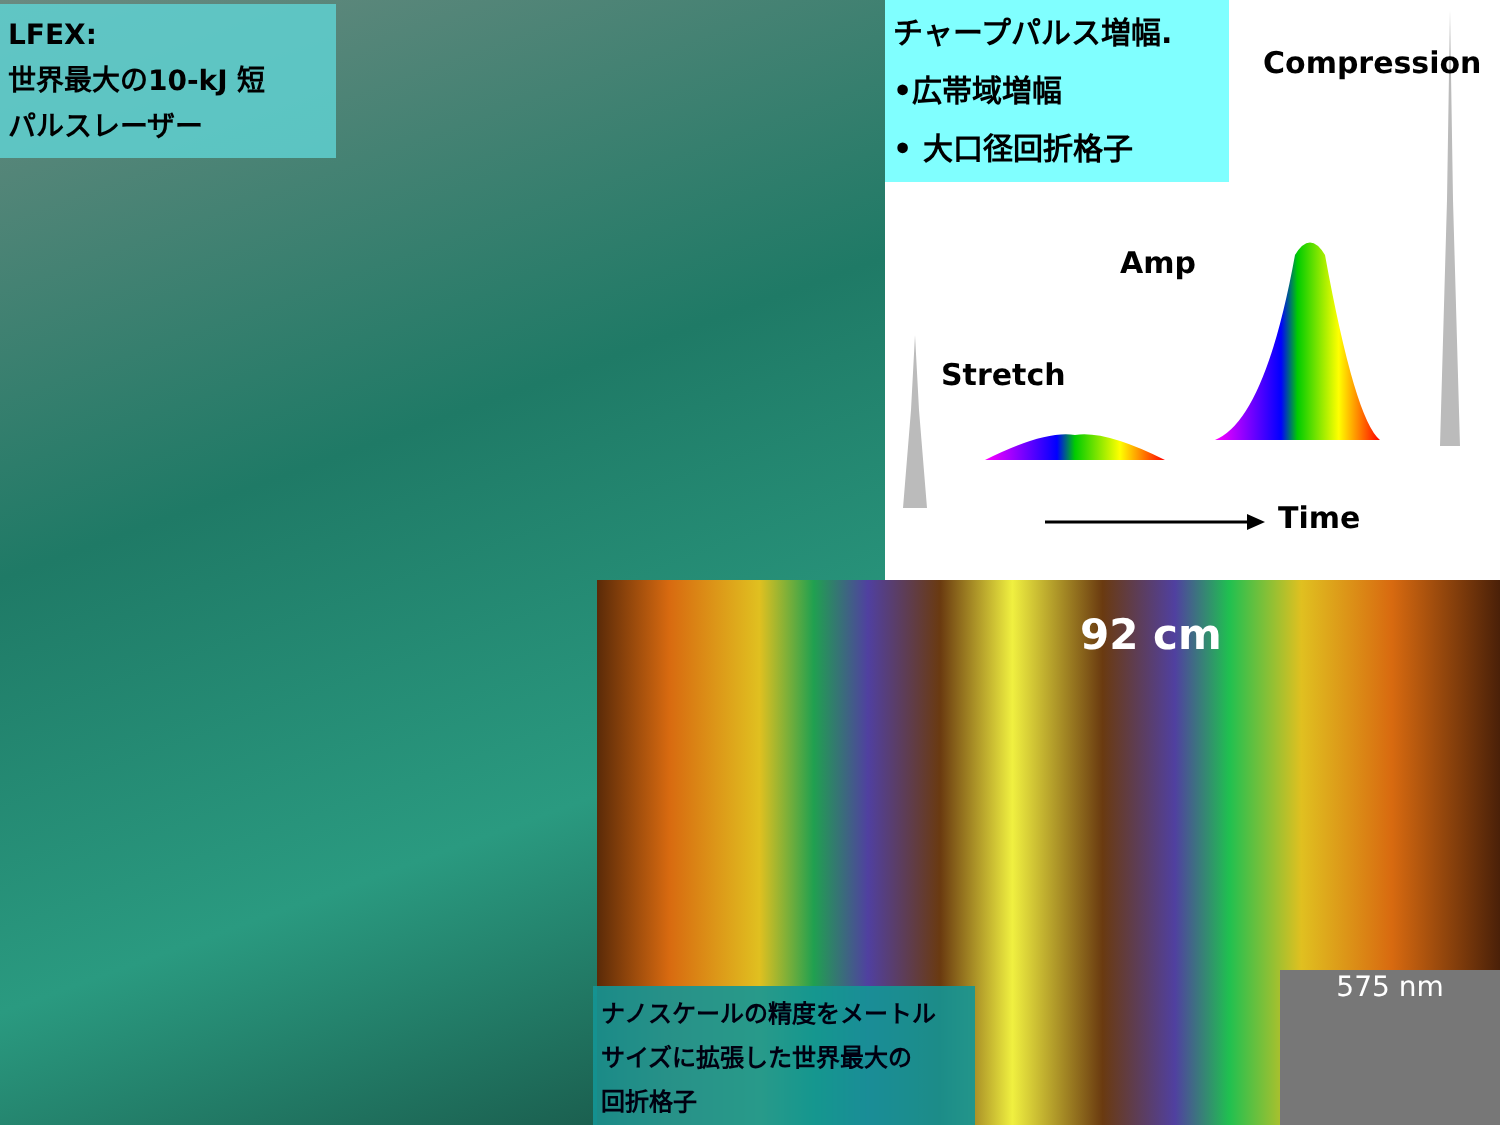LFEX:
世界最大の10-kJ 短
パルスレーザー
チャープパルス増幅.
•広帯域増幅
• 大口径回折格子
Compression
Amp
Stretch
Time
92 cm
ナノスケールの精度をメートル
サイズに拡張した世界最大の
回折格子
575 nm